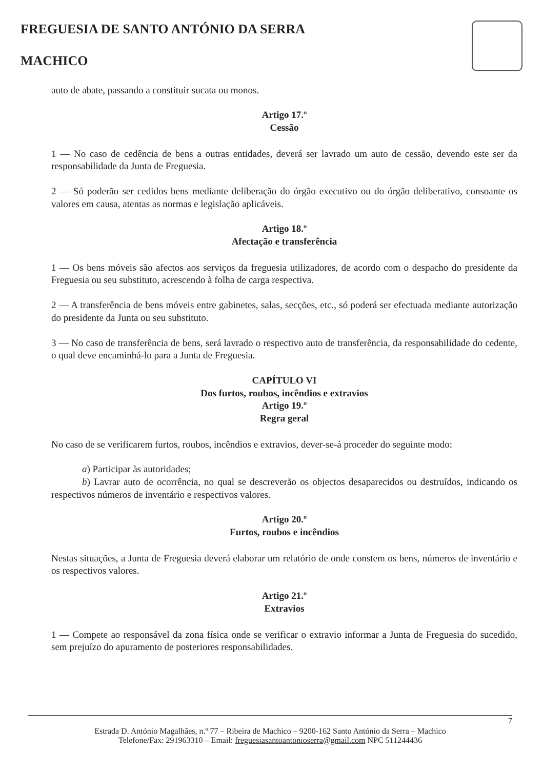FREGUESIA DE SANTO ANTÓNIO DA SERRA
MACHICO
auto de abate, passando a constituir sucata ou monos.
Artigo 17.º
Cessão
1 — No caso de cedência de bens a outras entidades, deverá ser lavrado um auto de cessão, devendo este ser da responsabilidade da Junta de Freguesia.
2 — Só poderão ser cedidos bens mediante deliberação do órgão executivo ou do órgão deliberativo, consoante os valores em causa, atentas as normas e legislação aplicáveis.
Artigo 18.º
Afectação e transferência
1 — Os bens móveis são afectos aos serviços da freguesia utilizadores, de acordo com o despacho do presidente da Freguesia ou seu substituto, acrescendo à folha de carga respectiva.
2 — A transferência de bens móveis entre gabinetes, salas, secções, etc., só poderá ser efectuada mediante autorização do presidente da Junta ou seu substituto.
3 — No caso de transferência de bens, será lavrado o respectivo auto de transferência, da responsabilidade do cedente, o qual deve encaminhá-lo para a Junta de Freguesia.
CAPÍTULO VI
Dos furtos, roubos, incêndios e extravios
Artigo 19.º
Regra geral
No caso de se verificarem furtos, roubos, incêndios e extravios, dever-se-á proceder do seguinte modo:
a) Participar às autoridades;
b) Lavrar auto de ocorrência, no qual se descreverão os objectos desaparecidos ou destruídos, indicando os respectivos números de inventário e respectivos valores.
Artigo 20.º
Furtos, roubos e incêndios
Nestas situações, a Junta de Freguesia deverá elaborar um relatório de onde constem os bens, números de inventário e os respectivos valores.
Artigo 21.º
Extravios
1 — Compete ao responsável da zona física onde se verificar o extravio informar a Junta de Freguesia do sucedido, sem prejuízo do apuramento de posteriores responsabilidades.
7
Estrada D. António Magalhães, n.º 77 – Ribeira de Machico – 9200-162 Santo António da Serra – Machico
Telefone/Fax: 291963310 – Email: freguesiasantoantonioserra@gmail.com NPC 511244436